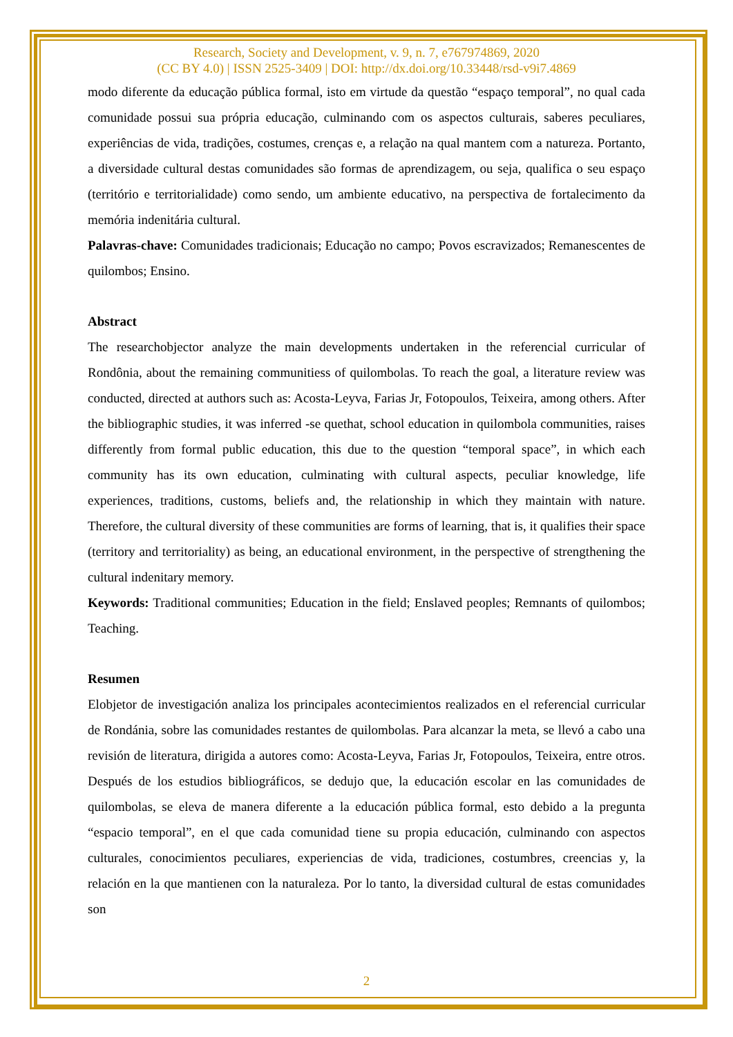Research, Society and Development, v. 9, n. 7, e767974869, 2020
(CC BY 4.0) | ISSN 2525-3409 | DOI: http://dx.doi.org/10.33448/rsd-v9i7.4869
modo diferente da educação pública formal, isto em virtude da questão “espaço temporal”, no qual cada comunidade possui sua própria educação, culminando com os aspectos culturais, saberes peculiares, experiências de vida, tradições, costumes, crenças e, a relação na qual mantem com a natureza. Portanto, a diversidade cultural destas comunidades são formas de aprendizagem, ou seja, qualifica o seu espaço (território e territorialidade) como sendo, um ambiente educativo, na perspectiva de fortalecimento da memória indenitária cultural.
Palavras-chave: Comunidades tradicionais; Educação no campo; Povos escravizados; Remanescentes de quilombos; Ensino.
Abstract
The researchobjector analyze the main developments undertaken in the referencial curricular of Rondônia, about the remaining communitiess of quilombolas. To reach the goal, a literature review was conducted, directed at authors such as: Acosta-Leyva, Farias Jr, Fotopoulos, Teixeira, among others. After the bibliographic studies, it was inferred -se quethat, school education in quilombola communities, raises differently from formal public education, this due to the question “temporal space”, in which each community has its own education, culminating with cultural aspects, peculiar knowledge, life experiences, traditions, customs, beliefs and, the relationship in which they maintain with nature. Therefore, the cultural diversity of these communities are forms of learning, that is, it qualifies their space (territory and territoriality) as being, an educational environment, in the perspective of strengthening the cultural indenitary memory.
Keywords: Traditional communities; Education in the field; Enslaved peoples; Remnants of quilombos; Teaching.
Resumen
Elobjetor de investigación analiza los principales acontecimientos realizados en el referencial curricular de Rondánia, sobre las comunidades restantes de quilombolas. Para alcanzar la meta, se llevó a cabo una revisión de literatura, dirigida a autores como: Acosta-Leyva, Farias Jr, Fotopoulos, Teixeira, entre otros. Después de los estudios bibliográficos, se dedujo que, la educación escolar en las comunidades de quilombolas, se eleva de manera diferente a la educación pública formal, esto debido a la pregunta “espacio temporal”, en el que cada comunidad tiene su propia educación, culminando con aspectos culturales, conocimientos peculiares, experiencias de vida, tradiciones, costumbres, creencias y, la relación en la que mantienen con la naturaleza. Por lo tanto, la diversidad cultural de estas comunidades son
2